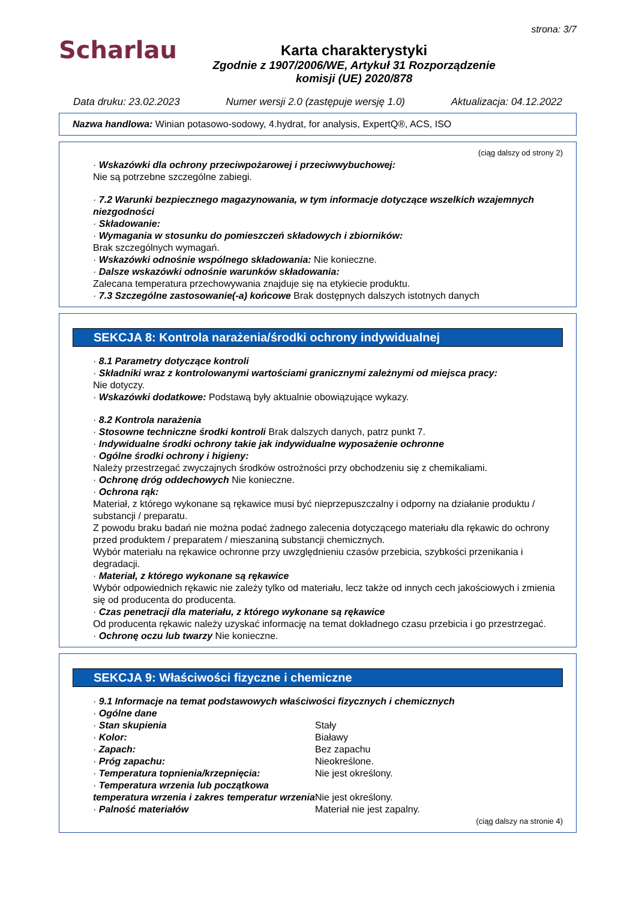Scharlau
Karta charakterystyki
Zgodnie z 1907/2006/WE, Artykuł 31 Rozporządzenie
komisji (UE) 2020/878
strona: 3/7
Data druku: 23.02.2023 Numer wersji 2.0 (zastępuje wersję 1.0) Aktualizacja: 04.12.2022
Nazwa handlowa: Winian potasowo-sodowy, 4.hydrat, for analysis, ExpertQ®, ACS, ISO
(ciąg dalszy od strony 2)
· Wskazówki dla ochrony przeciwpożarowej i przeciwwybuchowej:
Nie są potrzebne szczególne zabiegi.
· 7.2 Warunki bezpiecznego magazynowania, w tym informacje dotyczące wszelkich wzajemnych niezgodności
· Składowanie:
· Wymagania w stosunku do pomieszczeń składowych i zbiorników:
Brak szczególnych wymagań.
· Wskazówki odnośnie wspólnego składowania: Nie konieczne.
· Dalsze wskazówki odnośnie warunków składowania:
Zalecana temperatura przechowywania znajduje się na etykiecie produktu.
· 7.3 Szczególne zastosowanie(-a) końcowe Brak dostępnych dalszych istotnych danych
SEKCJA 8: Kontrola narażenia/środki ochrony indywidualnej
· 8.1 Parametry dotyczące kontroli
· Składniki wraz z kontrolowanymi wartościami granicznymi zależnymi od miejsca pracy:
Nie dotyczy.
· Wskazówki dodatkowe: Podstawą były aktualnie obowiązujące wykazy.
· 8.2 Kontrola narażenia
· Stosowne techniczne środki kontroli Brak dalszych danych, patrz punkt 7.
· Indywidualne środki ochrony takie jak indywidualne wyposażenie ochronne
· Ogólne środki ochrony i higieny:
Należy przestrzegać zwyczajnych środków ostrożności przy obchodzeniu się z chemikaliami.
· Ochronę dróg oddechowych Nie konieczne.
· Ochrona rąk:
Materiał, z którego wykonane są rękawice musi być nieprzepuszczalny i odporny na działanie produktu / substancji / preparatu.
Z powodu braku badań nie można podać żadnego zalecenia dotyczącego materiału dla rękawic do ochrony przed produktem / preparatem / mieszaniną substancji chemicznych.
Wybór materiału na rękawice ochronne przy uwzględnieniu czasów przebicia, szybkości przenikania i degradacji.
· Materiał, z którego wykonane są rękawice
Wybór odpowiednich rękawic nie zależy tylko od materiału, lecz także od innych cech jakościowych i zmienia się od producenta do producenta.
· Czas penetracji dla materiału, z którego wykonane są rękawice
Od producenta rękawic należy uzyskać informację na temat dokładnego czasu przebicia i go przestrzegać.
· Ochronę oczu lub twarzy Nie konieczne.
SEKCJA 9: Właściwości fizyczne i chemiczne
· 9.1 Informacje na temat podstawowych właściwości fizycznych i chemicznych
· Ogólne dane
| · Stan skupienia | Stały |
| · Kolor: | Białawy |
| · Zapach: | Bez zapachu |
| · Próg zapachu: | Nieokreślone. |
| · Temperatura topnienia/krzepnięcia: | Nie jest określony. |
| · Temperatura wrzenia lub początkowa temperatura wrzenia i zakres temperatur wrzenia | Nie jest określony. |
| · Palność materiałów | Materiał nie jest zapalny. |
(ciąg dalszy na stronie 4)